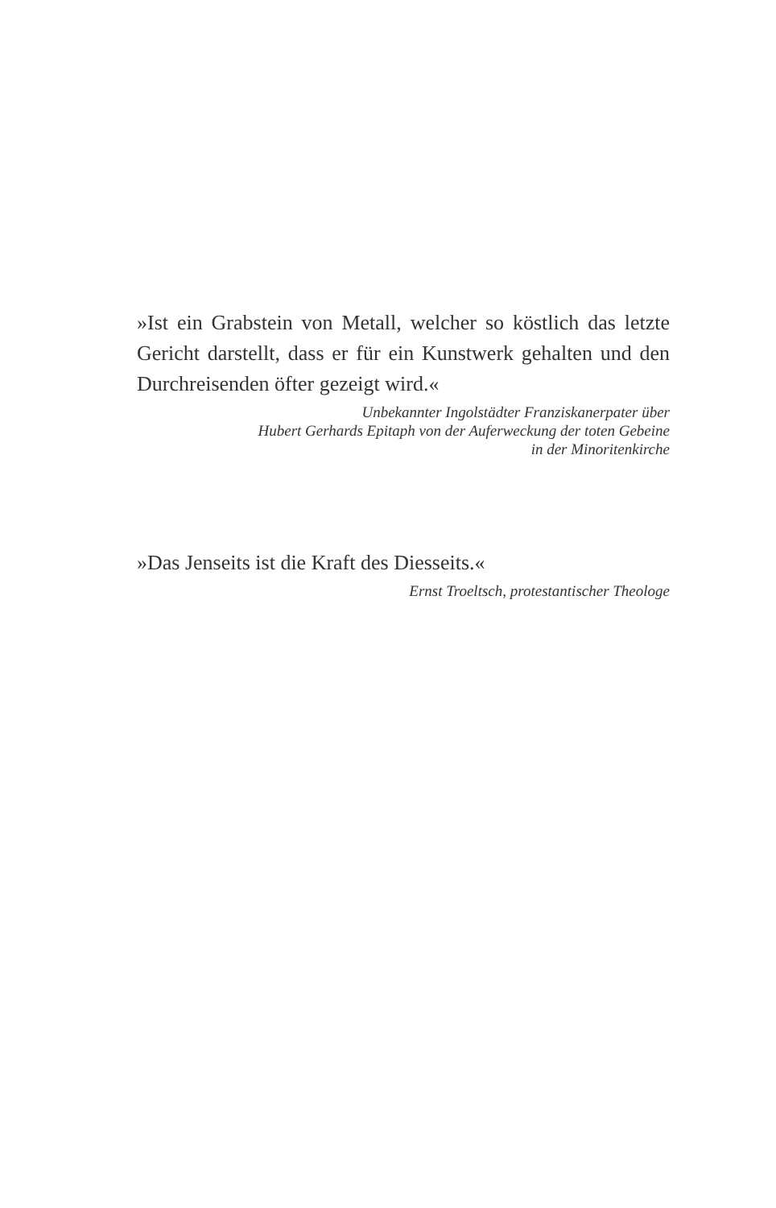»Ist ein Grabstein von Metall, welcher so köstlich das letzte Gericht darstellt, dass er für ein Kunstwerk gehalten und den Durchreisenden öfter gezeigt wird.«
Unbekannter Ingolstädter Franziskanerpater über
Hubert Gerhards Epitaph von der Auferweckung der toten Gebeine
in der Minoritenkirche
»Das Jenseits ist die Kraft des Diesseits.«
Ernst Troeltsch, protestantischer Theologe